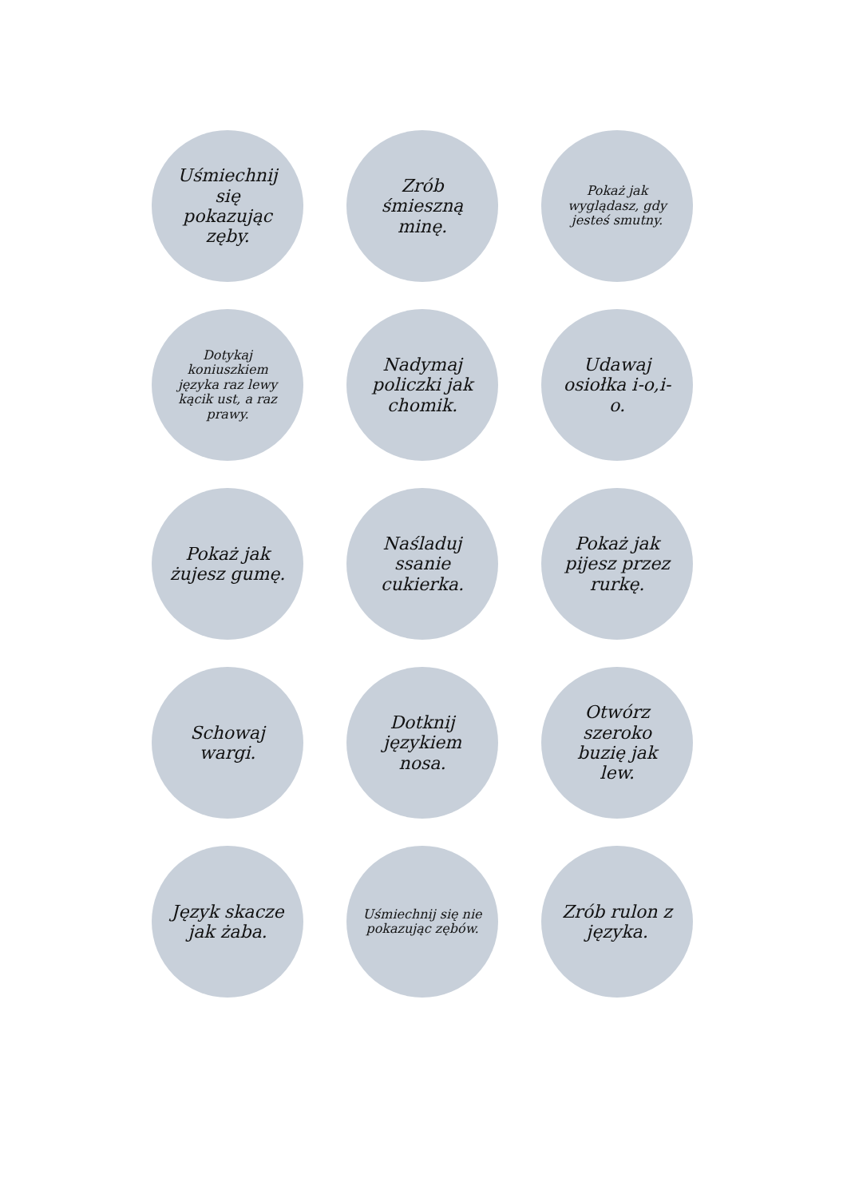Uśmiechnij się pokazując zęby.
Zrób śmieszną minę.
Pokaż jak wyglądasz, gdy jesteś smutny.
Dotykaj koniuszkiem języka raz lewy kącik ust, a raz prawy.
Nadymaj policzki jak chomik.
Udawaj osiołka i-o,i-o.
Pokaż jak żujesz gumę.
Naśladuj ssanie cukierka.
Pokaż jak pijesz przez rurkę.
Schowaj wargi.
Dotknij językiem nosa.
Otwórz szeroko buzię jak lew.
Język skacze jak żaba.
Uśmiechnij się nie pokazując zębów.
Zrób rulon z języka.